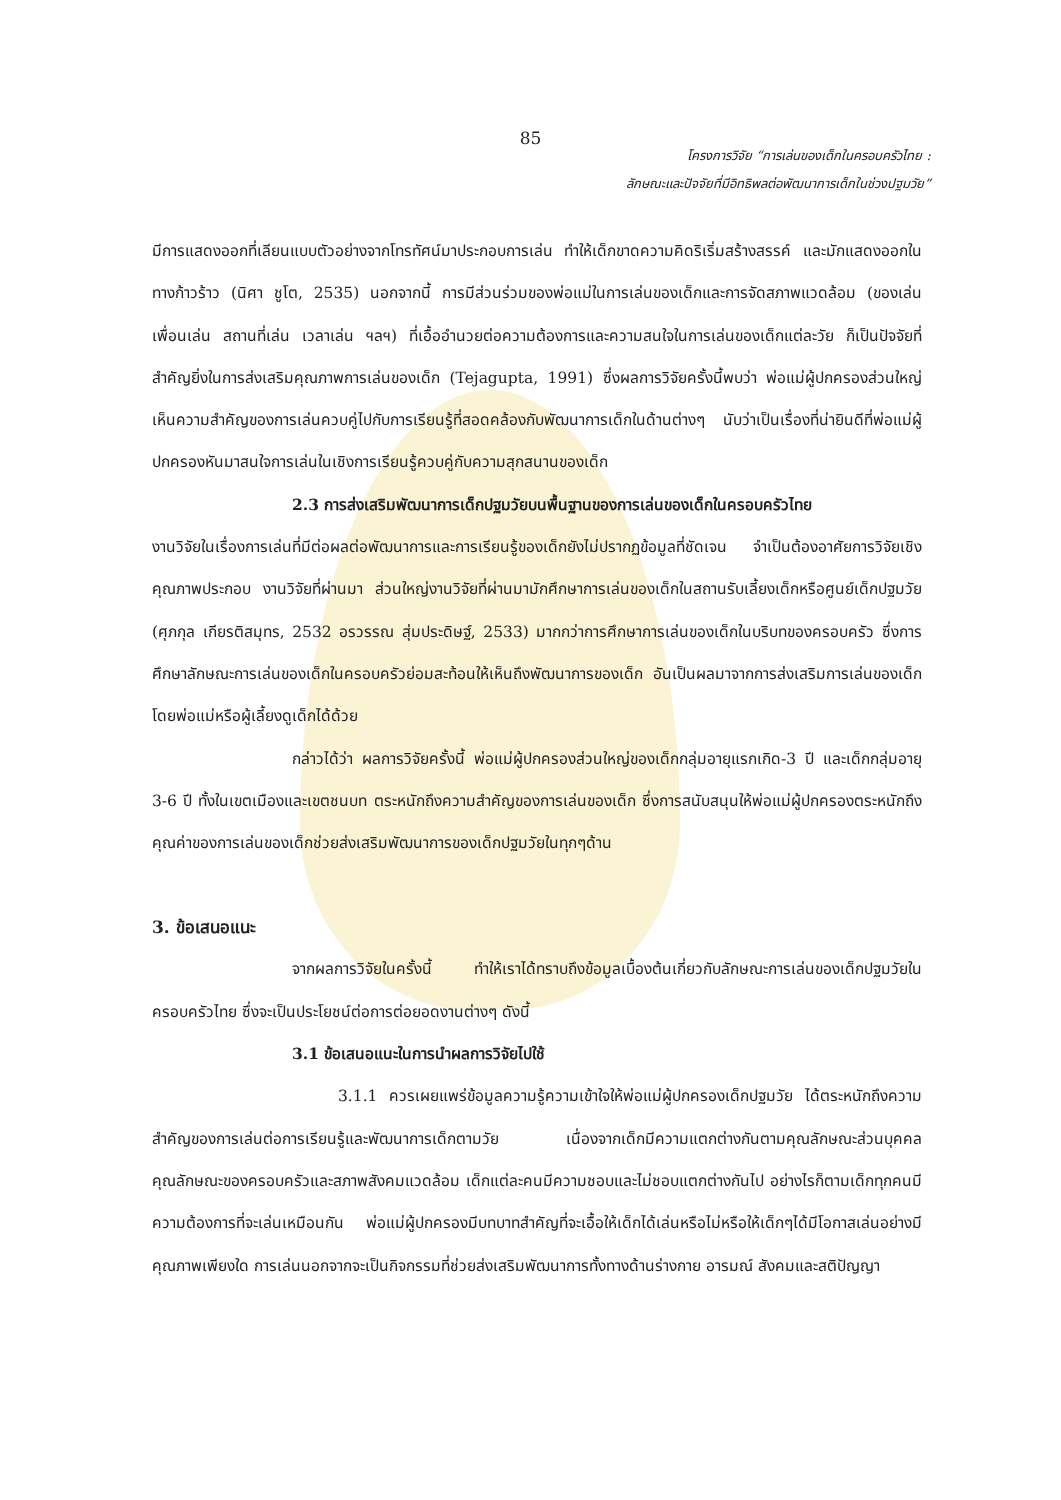85
โครงการวิจัย “การเล่นของเด็กในครอบครัวไทย :
ลักษณะและปัจจัยที่มีอิทธิพลต่อพัฒนาการเด็กในช่วงปฐมวัย”
มีการแสดงออกที่เลียนแบบตัวอย่างจากโทรทัศน์มาประกอบการเล่น ทำให้เด็กขาดความคิดริเริ่มสร้างสรรค์ และมักแสดงออกในทางก้าวร้าว (นิศา ชูโต, 2535) นอกจากนี้ การมีส่วนร่วมของพ่อแม่ในการเล่นของเด็กและการจัดสภาพแวดล้อม (ของเล่น เพื่อนเล่น สถานที่เล่น เวลาเล่น ฯลฯ) ที่เอื้ออำนวยต่อความต้องการและความสนใจในการเล่นของเด็กแต่ละวัย ก็เป็นปัจจัยที่สำคัญยิ่งในการส่งเสริมคุณภาพการเล่นของเด็ก (Tejagupta, 1991) ซึ่งผลการวิจัยครั้งนี้พบว่า พ่อแม่ผู้ปกครองส่วนใหญ่เห็นความสำคัญของการเล่นควบคู่ไปกับการเรียนรู้ที่สอดคล้องกับพัฒนาการเด็กในด้านต่างๆ นับว่าเป็นเรื่องที่น่ายินดีที่พ่อแม่ผู้ปกครองหันมาสนใจการเล่นในเชิงการเรียนรู้ควบคู่กับความสุกสนานของเด็ก
2.3 การส่งเสริมพัฒนาการเด็กปฐมวัยบนพื้นฐานของการเล่นของเด็กในครอบครัวไทย
งานวิจัยในเรื่องการเล่นที่มีต่อผลต่อพัฒนาการและการเรียนรู้ของเด็กยังไม่ปรากฏข้อมูลที่ชัดเจน จำเป็นต้องอาศัยการวิจัยเชิงคุณภาพประกอบ งานวิจัยที่ผ่านมา ส่วนใหญ่งานวิจัยที่ผ่านมามักศึกษาการเล่นของเด็กในสถานรับเลี้ยงเด็กหรือศูนย์เด็กปฐมวัย (ศุภกุล เกียรติสมุทร, 2532 อรวรรณ สุ่มประดิษฐ์, 2533) มากกว่าการศึกษาการเล่นของเด็กในบริบทของครอบครัว ซึ่งการศึกษาลักษณะการเล่นของเด็กในครอบครัวย่อมสะท้อนให้เห็นถึงพัฒนาการของเด็ก อันเป็นผลมาจากการส่งเสริมการเล่นของเด็กโดยพ่อแม่หรือผู้เลี้ยงดูเด็กได้ด้วย
กล่าวได้ว่า ผลการวิจัยครั้งนี้ พ่อแม่ผู้ปกครองส่วนใหญ่ของเด็กกลุ่มอายุแรกเกิด-3 ปี และเด็กกลุ่มอายุ 3-6 ปี ทั้งในเขตเมืองและเขตชนบท ตระหนักถึงความสำคัญของการเล่นของเด็ก ซึ่งการสนับสนุนให้พ่อแม่ผู้ปกครองตระหนักถึงคุณค่าของการเล่นของเด็กช่วยส่งเสริมพัฒนาการของเด็กปฐมวัยในทุกๆด้าน
3. ข้อเสนอแนะ
จากผลการวิจัยในครั้งนี้ ทำให้เราได้ทราบถึงข้อมูลเบื้องต้นเกี่ยวกับลักษณะการเล่นของเด็กปฐมวัยในครอบครัวไทย ซึ่งจะเป็นประโยชน์ต่อการต่อยอดงานต่างๆ ดังนี้
3.1 ข้อเสนอแนะในการนำผลการวิจัยไปใช้
3.1.1 ควรเผยแพร่ข้อมูลความรู้ความเข้าใจให้พ่อแม่ผู้ปกครองเด็กปฐมวัย ได้ตระหนักถึงความสำคัญของการเล่นต่อการเรียนรู้และพัฒนาการเด็กตามวัย เนื่องจากเด็กมีความแตกต่างกันตามคุณลักษณะส่วนบุคคล คุณลักษณะของครอบครัวและสภาพสังคมแวดล้อม เด็กแต่ละคนมีความชอบและไม่ชอบแตกต่างกันไป อย่างไรก็ตามเด็กทุกคนมีความต้องการที่จะเล่นเหมือนกัน พ่อแม่ผู้ปกครองมีบทบาทสำคัญที่จะเอื้อให้เด็กได้เล่นหรือไม่หรือให้เด็กๆได้มีโอกาสเล่นอย่างมีคุณภาพเพียงใด การเล่นนอกจากจะเป็นกิจกรรมที่ช่วยส่งเสริมพัฒนาการทั้งทางด้านร่างกาย อารมณ์ สังคมและสติปัญญา